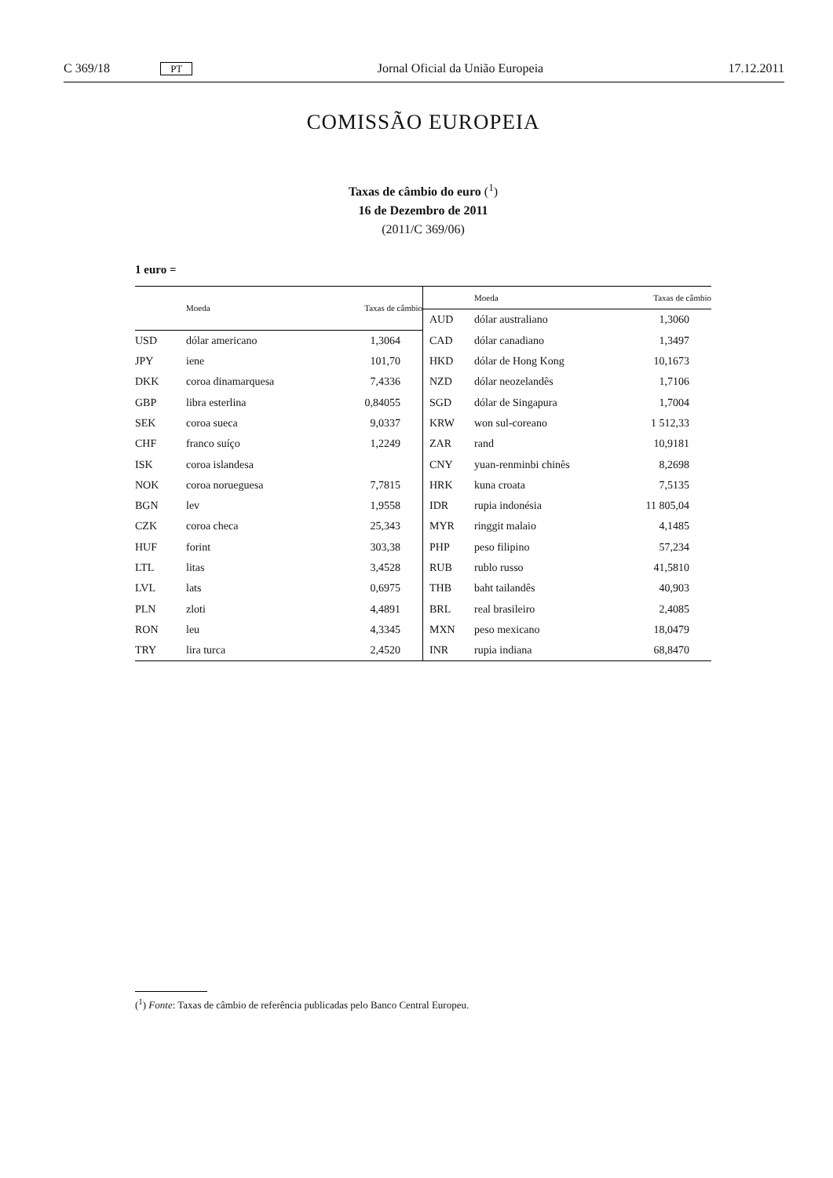C 369/18 PT Jornal Oficial da União Europeia 17.12.2011
COMISSÃO EUROPEIA
Taxas de câmbio do euro (<sup>1</sup>)
16 de Dezembro de 2011
(2011/C 369/06)
1 euro =
| | Moeda | Taxas de câmbio |
| --- | --- | --- |
| USD | dólar americano | 1,3064 |
| JPY | iene | 101,70 |
| DKK | coroa dinamarquesa | 7,4336 |
| GBP | libra esterlina | 0,84055 |
| SEK | coroa sueca | 9,0337 |
| CHF | franco suíço | 1,2249 |
| ISK | coroa islandesa | |
| NOK | coroa norueguesa | 7,7815 |
| BGN | lev | 1,9558 |
| CZK | coroa checa | 25,343 |
| HUF | forint | 303,38 |
| LTL | litas | 3,4528 |
| LVL | lats | 0,6975 |
| PLN | zloti | 4,4891 |
| RON | leu | 4,3345 |
| TRY | lira turca | 2,4520 |
| | Moeda | Taxas de câmbio |
| --- | --- | --- |
| AUD | dólar australiano | 1,3060 |
| CAD | dólar canadiano | 1,3497 |
| HKD | dólar de Hong Kong | 10,1673 |
| NZD | dólar neozelandês | 1,7106 |
| SGD | dólar de Singapura | 1,7004 |
| KRW | won sul-coreano | 1 512,33 |
| ZAR | rand | 10,9181 |
| CNY | yuan-renminbi chinês | 8,2698 |
| HRK | kuna croata | 7,5135 |
| IDR | rupia indonésia | 11 805,04 |
| MYR | ringgit malaio | 4,1485 |
| PHP | peso filipino | 57,234 |
| RUB | rublo russo | 41,5810 |
| THB | baht tailandês | 40,903 |
| BRL | real brasileiro | 2,4085 |
| MXN | peso mexicano | 18,0479 |
| INR | rupia indiana | 68,8470 |
(<sup>1</sup>) Fonte: Taxas de câmbio de referência publicadas pelo Banco Central Europeu.